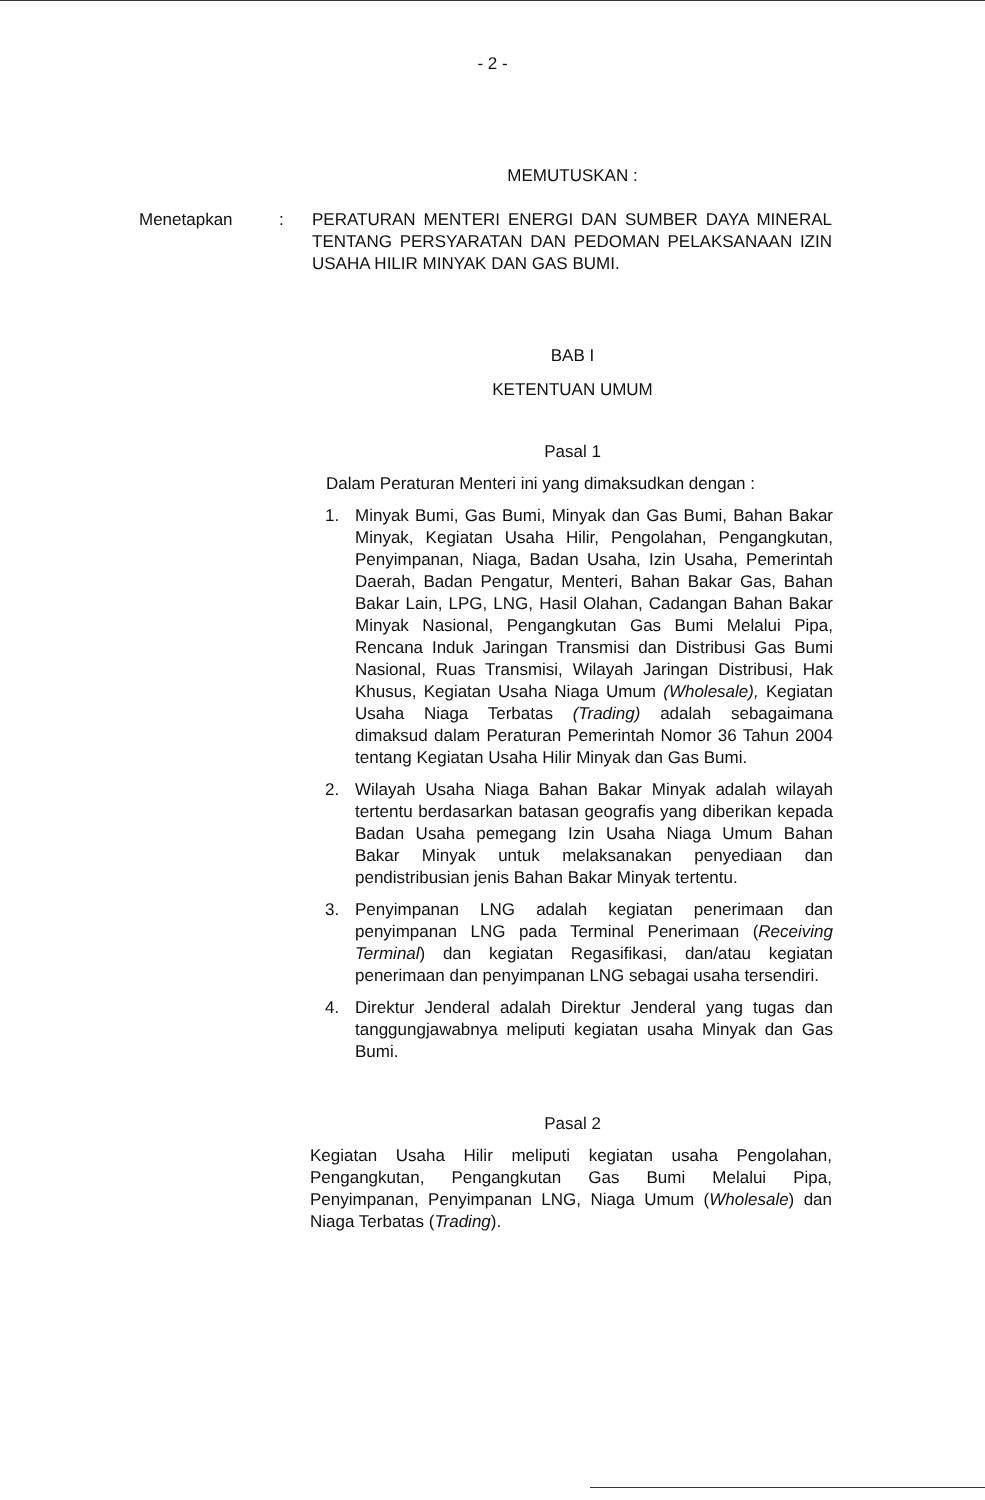- 2 -
MEMUTUSKAN :
Menetapkan : PERATURAN MENTERI ENERGI DAN SUMBER DAYA MINERAL TENTANG PERSYARATAN DAN PEDOMAN PELAKSANAAN IZIN USAHA HILIR MINYAK DAN GAS BUMI.
BAB I
KETENTUAN UMUM
Pasal 1
Dalam Peraturan Menteri ini yang dimaksudkan dengan :
1. Minyak Bumi, Gas Bumi, Minyak dan Gas Bumi, Bahan Bakar Minyak, Kegiatan Usaha Hilir, Pengolahan, Pengangkutan, Penyimpanan, Niaga, Badan Usaha, Izin Usaha, Pemerintah Daerah, Badan Pengatur, Menteri, Bahan Bakar Gas, Bahan Bakar Lain, LPG, LNG, Hasil Olahan, Cadangan Bahan Bakar Minyak Nasional, Pengangkutan Gas Bumi Melalui Pipa, Rencana Induk Jaringan Transmisi dan Distribusi Gas Bumi Nasional, Ruas Transmisi, Wilayah Jaringan Distribusi, Hak Khusus, Kegiatan Usaha Niaga Umum (Wholesale), Kegiatan Usaha Niaga Terbatas (Trading) adalah sebagaimana dimaksud dalam Peraturan Pemerintah Nomor 36 Tahun 2004 tentang Kegiatan Usaha Hilir Minyak dan Gas Bumi.
2. Wilayah Usaha Niaga Bahan Bakar Minyak adalah wilayah tertentu berdasarkan batasan geografis yang diberikan kepada Badan Usaha pemegang Izin Usaha Niaga Umum Bahan Bakar Minyak untuk melaksanakan penyediaan dan pendistribusian jenis Bahan Bakar Minyak tertentu.
3. Penyimpanan LNG adalah kegiatan penerimaan dan penyimpanan LNG pada Terminal Penerimaan (Receiving Terminal) dan kegiatan Regasifikasi, dan/atau kegiatan penerimaan dan penyimpanan LNG sebagai usaha tersendiri.
4. Direktur Jenderal adalah Direktur Jenderal yang tugas dan tanggungjawabnya meliputi kegiatan usaha Minyak dan Gas Bumi.
Pasal 2
Kegiatan Usaha Hilir meliputi kegiatan usaha Pengolahan, Pengangkutan, Pengangkutan Gas Bumi Melalui Pipa, Penyimpanan, Penyimpanan LNG, Niaga Umum (Wholesale) dan Niaga Terbatas (Trading).